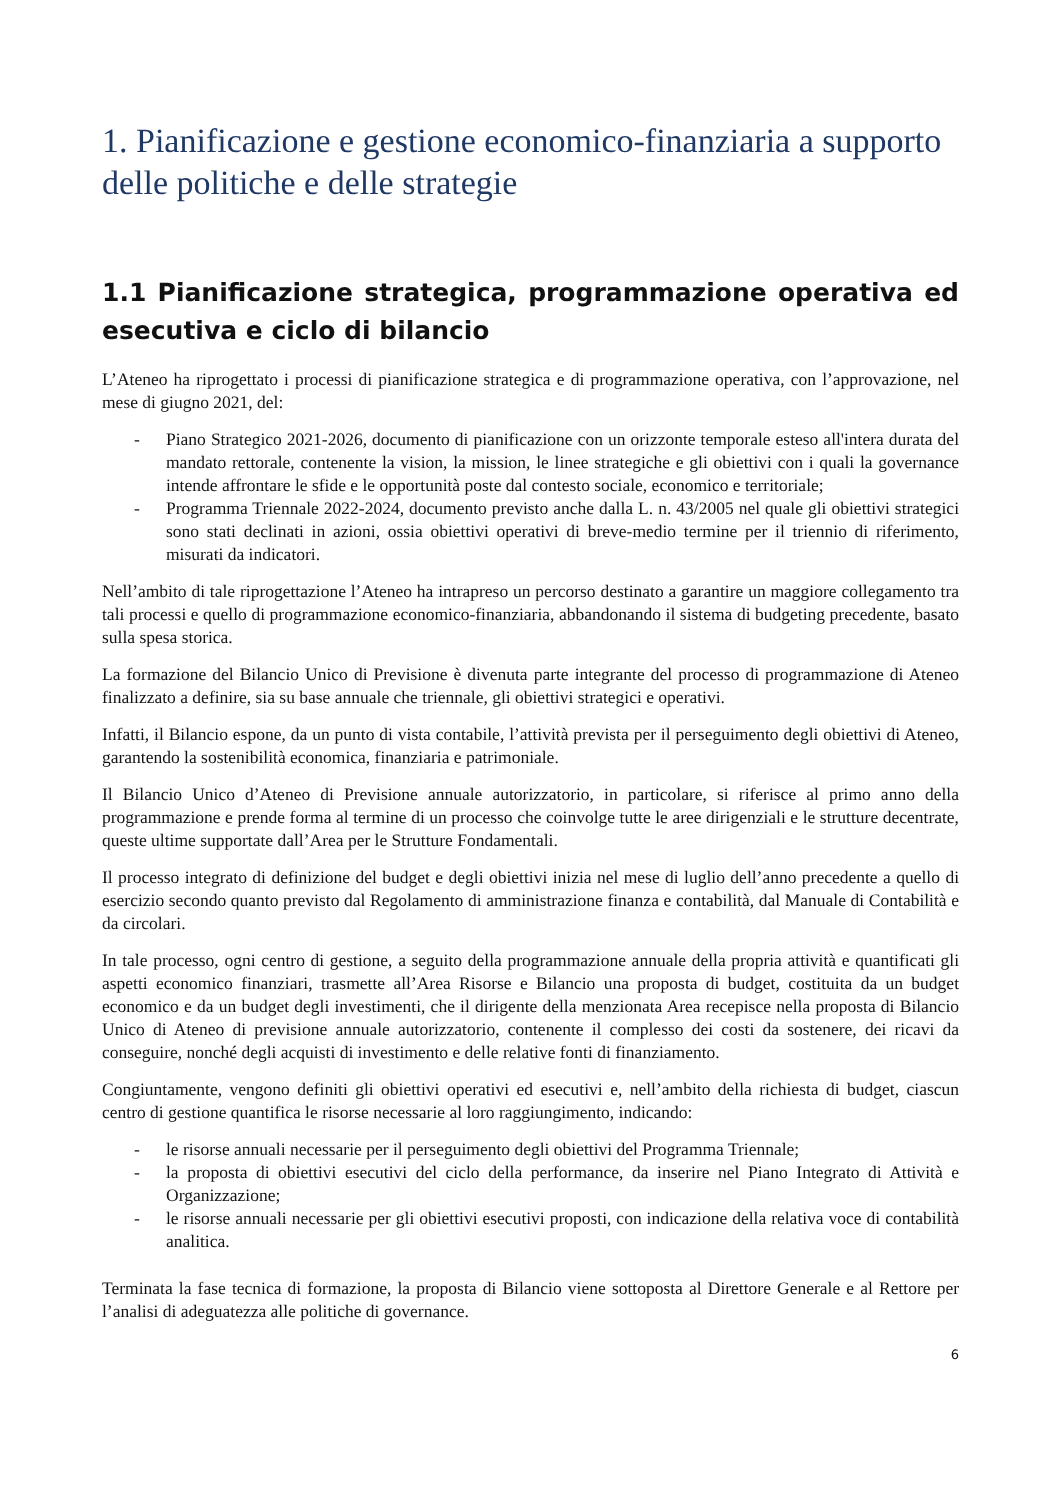1. Pianificazione e gestione economico-finanziaria a supporto delle politiche e delle strategie
1.1 Pianificazione strategica, programmazione operativa ed esecutiva e ciclo di bilancio
L’Ateneo ha riprogettato i processi di pianificazione strategica e di programmazione operativa, con l’approvazione, nel mese di giugno 2021, del:
- Piano Strategico 2021-2026, documento di pianificazione con un orizzonte temporale esteso all'intera durata del mandato rettorale, contenente la vision, la mission, le linee strategiche e gli obiettivi con i quali la governance intende affrontare le sfide e le opportunità poste dal contesto sociale, economico e territoriale;
- Programma Triennale 2022-2024, documento previsto anche dalla L. n. 43/2005 nel quale gli obiettivi strategici sono stati declinati in azioni, ossia obiettivi operativi di breve-medio termine per il triennio di riferimento, misurati da indicatori.
Nell’ambito di tale riprogettazione l’Ateneo ha intrapreso un percorso destinato a garantire un maggiore collegamento tra tali processi e quello di programmazione economico-finanziaria, abbandonando il sistema di budgeting precedente, basato sulla spesa storica.
La formazione del Bilancio Unico di Previsione è divenuta parte integrante del processo di programmazione di Ateneo finalizzato a definire, sia su base annuale che triennale, gli obiettivi strategici e operativi.
Infatti, il Bilancio espone, da un punto di vista contabile, l’attività prevista per il perseguimento degli obiettivi di Ateneo, garantendo la sostenibilità economica, finanziaria e patrimoniale.
Il Bilancio Unico d’Ateneo di Previsione annuale autorizzatorio, in particolare, si riferisce al primo anno della programmazione e prende forma al termine di un processo che coinvolge tutte le aree dirigenziali e le strutture decentrate, queste ultime supportate dall’Area per le Strutture Fondamentali.
Il processo integrato di definizione del budget e degli obiettivi inizia nel mese di luglio dell’anno precedente a quello di esercizio secondo quanto previsto dal Regolamento di amministrazione finanza e contabilità, dal Manuale di Contabilità e da circolari.
In tale processo, ogni centro di gestione, a seguito della programmazione annuale della propria attività e quantificati gli aspetti economico finanziari, trasmette all’Area Risorse e Bilancio una proposta di budget, costituita da un budget economico e da un budget degli investimenti, che il dirigente della menzionata Area recepisce nella proposta di Bilancio Unico di Ateneo di previsione annuale autorizzatorio, contenente il complesso dei costi da sostenere, dei ricavi da conseguire, nonché degli acquisti di investimento e delle relative fonti di finanziamento.
Congiuntamente, vengono definiti gli obiettivi operativi ed esecutivi e, nell’ambito della richiesta di budget, ciascun centro di gestione quantifica le risorse necessarie al loro raggiungimento, indicando:
- le risorse annuali necessarie per il perseguimento degli obiettivi del Programma Triennale;
- la proposta di obiettivi esecutivi del ciclo della performance, da inserire nel Piano Integrato di Attività e Organizzazione;
- le risorse annuali necessarie per gli obiettivi esecutivi proposti, con indicazione della relativa voce di contabilità analitica.
Terminata la fase tecnica di formazione, la proposta di Bilancio viene sottoposta al Direttore Generale e al Rettore per l’analisi di adeguatezza alle politiche di governance.
6